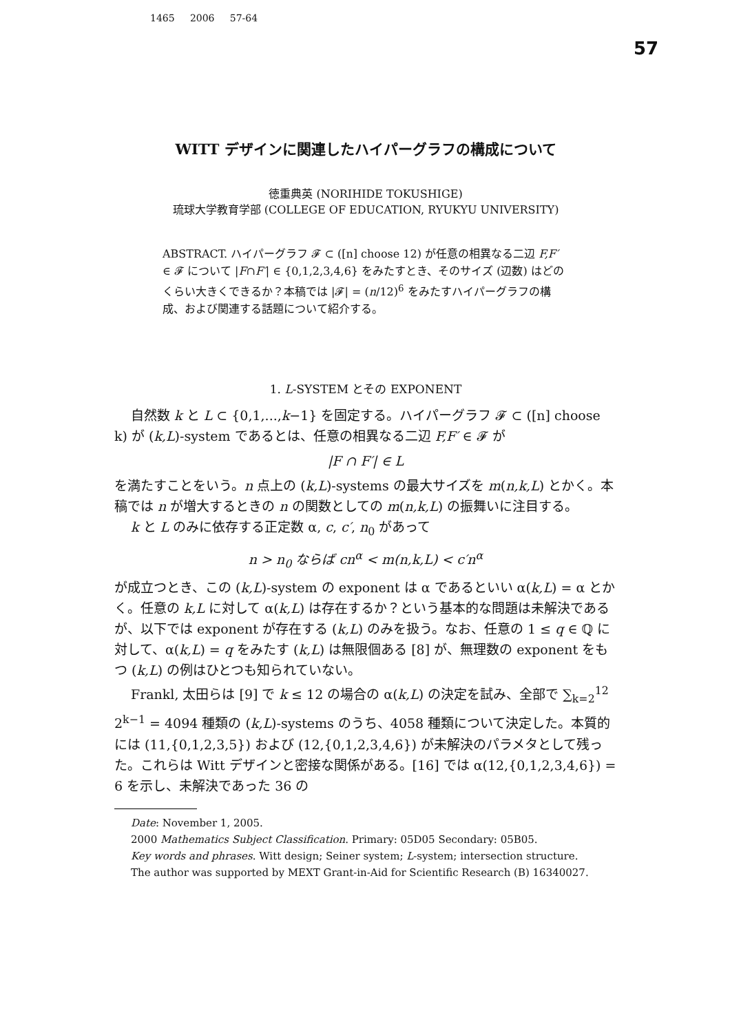1465 2006 57-64
57
WITT デザインに関連したハイパーグラフの構成について
徳重典英 (NORIHIDE TOKUSHIGE)
琉球大学教育学部 (COLLEGE OF EDUCATION, RYUKYU UNIVERSITY)
ABSTRACT. ハイパーグラフ 𝓕 ⊂ ([n] choose 12) が任意の相異なる二辺 F,F′ ∈ 𝓕 について |F∩F′| ∈ {0,1,2,3,4,6} をみたすとき、そのサイズ (辺数) はどのくらい大きくできるか？本稿では |𝓕| = (n/12)<sup>6</sup> をみたすハイパーグラフの構成、および関連する話題について紹介する。
1. L-SYSTEM とその EXPONENT
自然数 k と L ⊂ {0,1,...,k−1} を固定する。ハイパーグラフ 𝓕 ⊂ ([n] choose k) が (k,L)-system であるとは、任意の相異なる二辺 F,F′ ∈ 𝓕 が
|F ∩ F′| ∈ L
を満たすことをいう。n 点上の (k,L)-systems の最大サイズを m(n,k,L) とかく。本稿では n が増大するときの n の関数としての m(n,k,L) の振舞いに注目する。
k と L のみに依存する正定数 α, c, c′, n<sub>0</sub> があって
n > n<sub>0</sub> ならば cn<sup>α</sup> < m(n,k,L) < c′n<sup>α</sup>
が成立つとき、この (k,L)-system の exponent は α であるといい α(k,L) = α とかく。任意の k,L に対して α(k,L) は存在するか？という基本的な問題は未解決であるが、以下では exponent が存在する (k,L) のみを扱う。なお、任意の 1 ≤ q ∈ ℚ に対して、α(k,L) = q をみたす (k,L) は無限個ある [8] が、無理数の exponent をもつ (k,L) の例はひとつも知られていない。
Frankl, 太田らは [9] で k ≤ 12 の場合の α(k,L) の決定を試み、全部で ∑<sub>k=2</sub><sup>12</sup> 2<sup>k−1</sup> = 4094 種類の (k,L)-systems のうち、4058 種類について決定した。本質的には (11,{0,1,2,3,5}) および (12,{0,1,2,3,4,6}) が未解決のパラメタとして残った。これらは Witt デザインと密接な関係がある。[16] では α(12,{0,1,2,3,4,6}) = 6 を示し、未解決であった 36 の
Date: November 1, 2005.
2000 Mathematics Subject Classification. Primary: 05D05 Secondary: 05B05.
Key words and phrases. Witt design; Seiner system; L-system; intersection structure.
The author was supported by MEXT Grant-in-Aid for Scientific Research (B) 16340027.